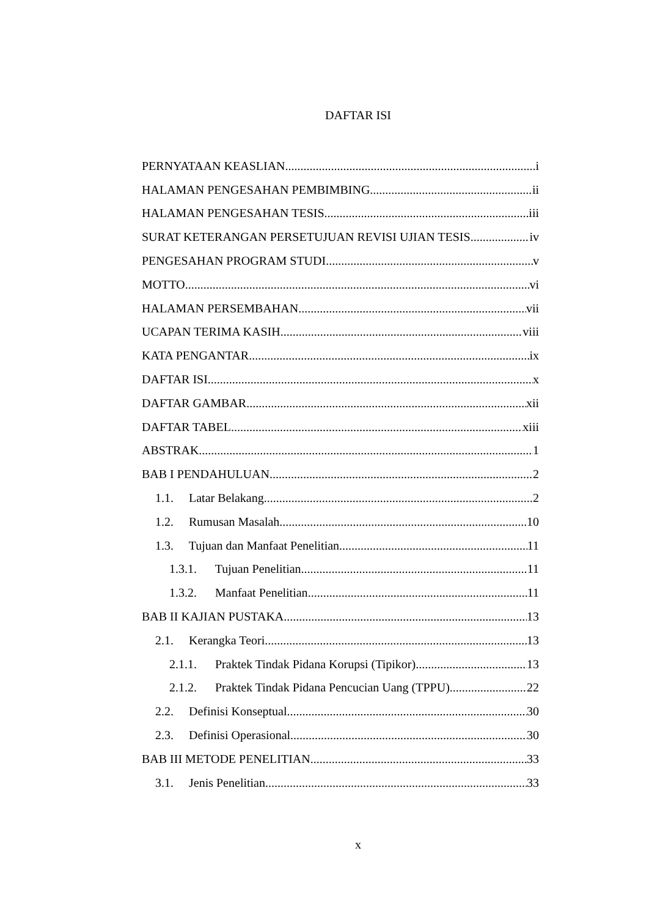DAFTAR ISI
PERNYATAAN KEASLIAN i
HALAMAN PENGESAHAN PEMBIMBING ii
HALAMAN PENGESAHAN TESIS iii
SURAT KETERANGAN PERSETUJUAN REVISI UJIAN TESIS iv
PENGESAHAN PROGRAM STUDI v
MOTTO vi
HALAMAN PERSEMBAHAN vii
UCAPAN TERIMA KASIH viii
KATA PENGANTAR ix
DAFTAR ISI x
DAFTAR GAMBAR xii
DAFTAR TABEL xiii
ABSTRAK 1
BAB I PENDAHULUAN 2
1.1. Latar Belakang 2
1.2. Rumusan Masalah 10
1.3. Tujuan dan Manfaat Penelitian 11
1.3.1. Tujuan Penelitian 11
1.3.2. Manfaat Penelitian 11
BAB II KAJIAN PUSTAKA 13
2.1. Kerangka Teori 13
2.1.1. Praktek Tindak Pidana Korupsi (Tipikor) 13
2.1.2. Praktek Tindak Pidana Pencucian Uang (TPPU) 22
2.2. Definisi Konseptual 30
2.3. Definisi Operasional 30
BAB III METODE PENELITIAN 33
3.1. Jenis Penelitian 33
x